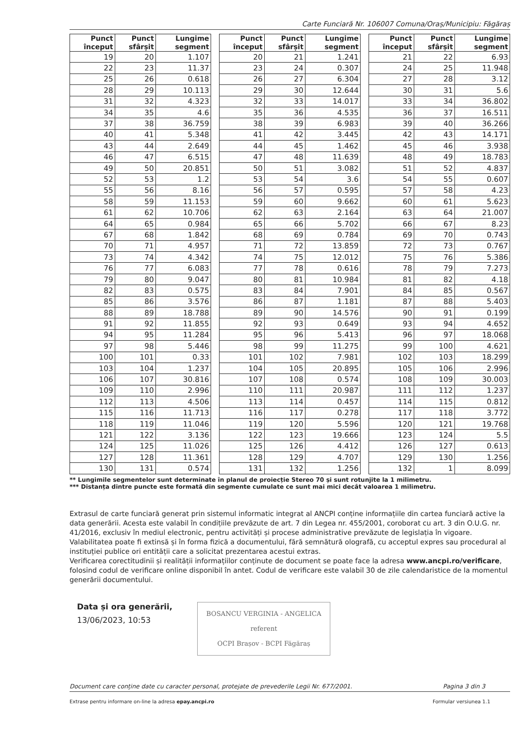Carte Funciară Nr. 106007 Comuna/Oraș/Municipiu: Făgăraș
| Punct început | Punct sfârșit | Lungime segment |
| --- | --- | --- |
| 19 | 20 | 1.107 |
| 22 | 23 | 11.37 |
| 25 | 26 | 0.618 |
| 28 | 29 | 10.113 |
| 31 | 32 | 4.323 |
| 34 | 35 | 4.6 |
| 37 | 38 | 36.759 |
| 40 | 41 | 5.348 |
| 43 | 44 | 2.649 |
| 46 | 47 | 6.515 |
| 49 | 50 | 20.851 |
| 52 | 53 | 1.2 |
| 55 | 56 | 8.16 |
| 58 | 59 | 11.153 |
| 61 | 62 | 10.706 |
| 64 | 65 | 0.984 |
| 67 | 68 | 1.842 |
| 70 | 71 | 4.957 |
| 73 | 74 | 4.342 |
| 76 | 77 | 6.083 |
| 79 | 80 | 9.047 |
| 82 | 83 | 0.575 |
| 85 | 86 | 3.576 |
| 88 | 89 | 18.788 |
| 91 | 92 | 11.855 |
| 94 | 95 | 11.284 |
| 97 | 98 | 5.446 |
| 100 | 101 | 0.33 |
| 103 | 104 | 1.237 |
| 106 | 107 | 30.816 |
| 109 | 110 | 2.996 |
| 112 | 113 | 4.506 |
| 115 | 116 | 11.713 |
| 118 | 119 | 11.046 |
| 121 | 122 | 3.136 |
| 124 | 125 | 11.026 |
| 127 | 128 | 11.361 |
| 130 | 131 | 0.574 |
| Punct început | Punct sfârșit | Lungime segment |
| --- | --- | --- |
| 20 | 21 | 1.241 |
| 23 | 24 | 0.307 |
| 26 | 27 | 6.304 |
| 29 | 30 | 12.644 |
| 32 | 33 | 14.017 |
| 35 | 36 | 4.535 |
| 38 | 39 | 6.983 |
| 41 | 42 | 3.445 |
| 44 | 45 | 1.462 |
| 47 | 48 | 11.639 |
| 50 | 51 | 3.082 |
| 53 | 54 | 3.6 |
| 56 | 57 | 0.595 |
| 59 | 60 | 9.662 |
| 62 | 63 | 2.164 |
| 65 | 66 | 5.702 |
| 68 | 69 | 0.784 |
| 71 | 72 | 13.859 |
| 74 | 75 | 12.012 |
| 77 | 78 | 0.616 |
| 80 | 81 | 10.984 |
| 83 | 84 | 7.901 |
| 86 | 87 | 1.181 |
| 89 | 90 | 14.576 |
| 92 | 93 | 0.649 |
| 95 | 96 | 5.413 |
| 98 | 99 | 11.275 |
| 101 | 102 | 7.981 |
| 104 | 105 | 20.895 |
| 107 | 108 | 0.574 |
| 110 | 111 | 20.987 |
| 113 | 114 | 0.457 |
| 116 | 117 | 0.278 |
| 119 | 120 | 5.596 |
| 122 | 123 | 19.666 |
| 125 | 126 | 4.412 |
| 128 | 129 | 4.707 |
| 131 | 132 | 1.256 |
| Punct început | Punct sfârșit | Lungime segment |
| --- | --- | --- |
| 21 | 22 | 6.93 |
| 24 | 25 | 11.948 |
| 27 | 28 | 3.12 |
| 30 | 31 | 5.6 |
| 33 | 34 | 36.802 |
| 36 | 37 | 16.511 |
| 39 | 40 | 36.266 |
| 42 | 43 | 14.171 |
| 45 | 46 | 3.938 |
| 48 | 49 | 18.783 |
| 51 | 52 | 4.837 |
| 54 | 55 | 0.607 |
| 57 | 58 | 4.23 |
| 60 | 61 | 5.623 |
| 63 | 64 | 21.007 |
| 66 | 67 | 8.23 |
| 69 | 70 | 0.743 |
| 72 | 73 | 0.767 |
| 75 | 76 | 5.386 |
| 78 | 79 | 7.273 |
| 81 | 82 | 4.18 |
| 84 | 85 | 0.567 |
| 87 | 88 | 5.403 |
| 90 | 91 | 0.199 |
| 93 | 94 | 4.652 |
| 96 | 97 | 18.068 |
| 99 | 100 | 4.621 |
| 102 | 103 | 18.299 |
| 105 | 106 | 2.996 |
| 108 | 109 | 30.003 |
| 111 | 112 | 1.237 |
| 114 | 115 | 0.812 |
| 117 | 118 | 3.772 |
| 120 | 121 | 19.768 |
| 123 | 124 | 5.5 |
| 126 | 127 | 0.613 |
| 129 | 130 | 1.256 |
| 132 | 1 | 8.099 |
** Lungimile segmentelor sunt determinate în planul de proiecție Stereo 70 și sunt rotunjite la 1 milimetru.
*** Distanța dintre puncte este formată din segmente cumulate ce sunt mai mici decât valoarea 1 milimetru.
Extrasul de carte funciară generat prin sistemul informatic integrat al ANCPI conține informațiile din cartea funciară active la data generării. Acesta este valabil în condițiile prevăzute de art. 7 din Legea nr. 455/2001, coroborat cu art. 3 din O.U.G. nr. 41/2016, exclusiv în mediul electronic, pentru activități și procese administrative prevăzute de legislația în vigoare. Valabilitatea poate fi extinsă și în forma fizică a documentului, fără semnătură olografă, cu acceptul expres sau procedural al instituției publice ori entității care a solicitat prezentarea acestui extras.
Verificarea corectitudinii și realității informațiilor conținute de document se poate face la adresa www.ancpi.ro/verificare, folosind codul de verificare online disponibil în antet. Codul de verificare este valabil 30 de zile calendaristice de la momentul generării documentului.
Data și ora generării,
13/06/2023, 10:53
BOSANCU VERGINIA - ANGELICA
referent
OCPI Brașov - BCPI Făgăraș
Document care conține date cu caracter personal, protejate de prevederile Legii Nr. 677/2001. Pagina 3 din 3
Extrase pentru informare on-line la adresa epay.ancpi.ro Formular versiunea 1.1